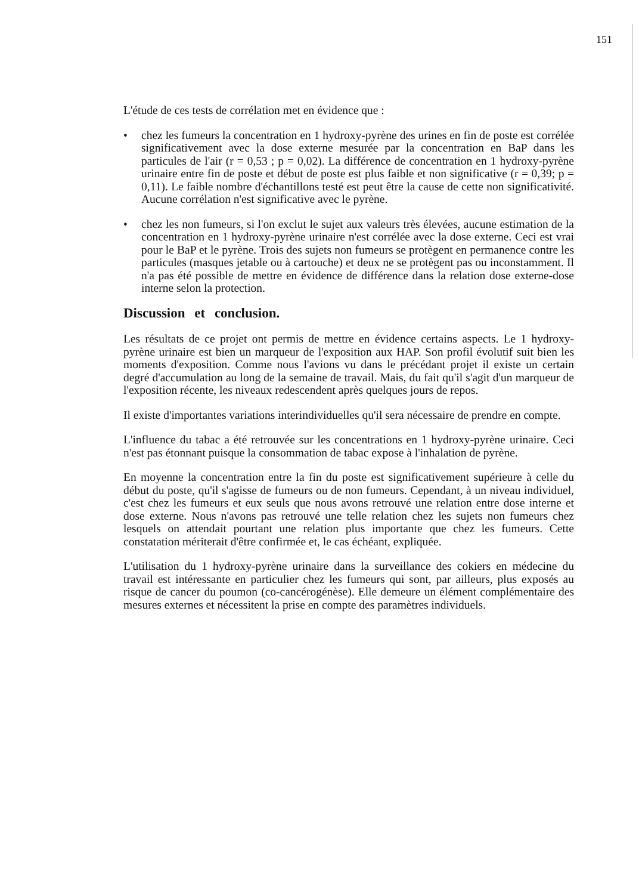151
L'étude de ces tests de corrélation met en évidence que :
• chez les fumeurs la concentration en 1 hydroxy-pyrène des urines en fin de poste est corrélée significativement avec la dose externe mesurée par la concentration en BaP dans les particules de l'air (r = 0,53 ; p = 0,02). La différence de concentration en 1 hydroxy-pyrène urinaire entre fin de poste et début de poste est plus faible et non significative (r = 0,39; p = 0,11). Le faible nombre d'échantillons testé est peut être la cause de cette non significativité. Aucune corrélation n'est significative avec le pyrène.
• chez les non fumeurs, si l'on exclut le sujet aux valeurs très élevées, aucune estimation de la concentration en 1 hydroxy-pyrène urinaire n'est corrélée avec la dose externe. Ceci est vrai pour le BaP et le pyrène. Trois des sujets non fumeurs se protègent en permanence contre les particules (masques jetable ou à cartouche) et deux ne se protègent pas ou inconstamment. Il n'a pas été possible de mettre en évidence de différence dans la relation dose externe-dose interne selon la protection.
Discussion et conclusion.
Les résultats de ce projet ont permis de mettre en évidence certains aspects. Le 1 hydroxy-pyrène urinaire est bien un marqueur de l'exposition aux HAP. Son profil évolutif suit bien les moments d'exposition. Comme nous l'avions vu dans le précédant projet il existe un certain degré d'accumulation au long de la semaine de travail. Mais, du fait qu'il s'agit d'un marqueur de l'exposition récente, les niveaux redescendent après quelques jours de repos.
Il existe d'importantes variations interindividuelles qu'il sera nécessaire de prendre en compte.
L'influence du tabac a été retrouvée sur les concentrations en 1 hydroxy-pyrène urinaire. Ceci n'est pas étonnant puisque la consommation de tabac expose à l'inhalation de pyrène.
En moyenne la concentration entre la fin du poste est significativement supérieure à celle du début du poste, qu'il s'agisse de fumeurs ou de non fumeurs. Cependant, à un niveau individuel, c'est chez les fumeurs et eux seuls que nous avons retrouvé une relation entre dose interne et dose externe. Nous n'avons pas retrouvé une telle relation chez les sujets non fumeurs chez lesquels on attendait pourtant une relation plus importante que chez les fumeurs. Cette constatation mériterait d'être confirmée et, le cas échéant, expliquée.
L'utilisation du 1 hydroxy-pyrène urinaire dans la surveillance des cokiers en médecine du travail est intéressante en particulier chez les fumeurs qui sont, par ailleurs, plus exposés au risque de cancer du poumon (co-cancérogénèse). Elle demeure un élément complémentaire des mesures externes et nécessitent la prise en compte des paramètres individuels.